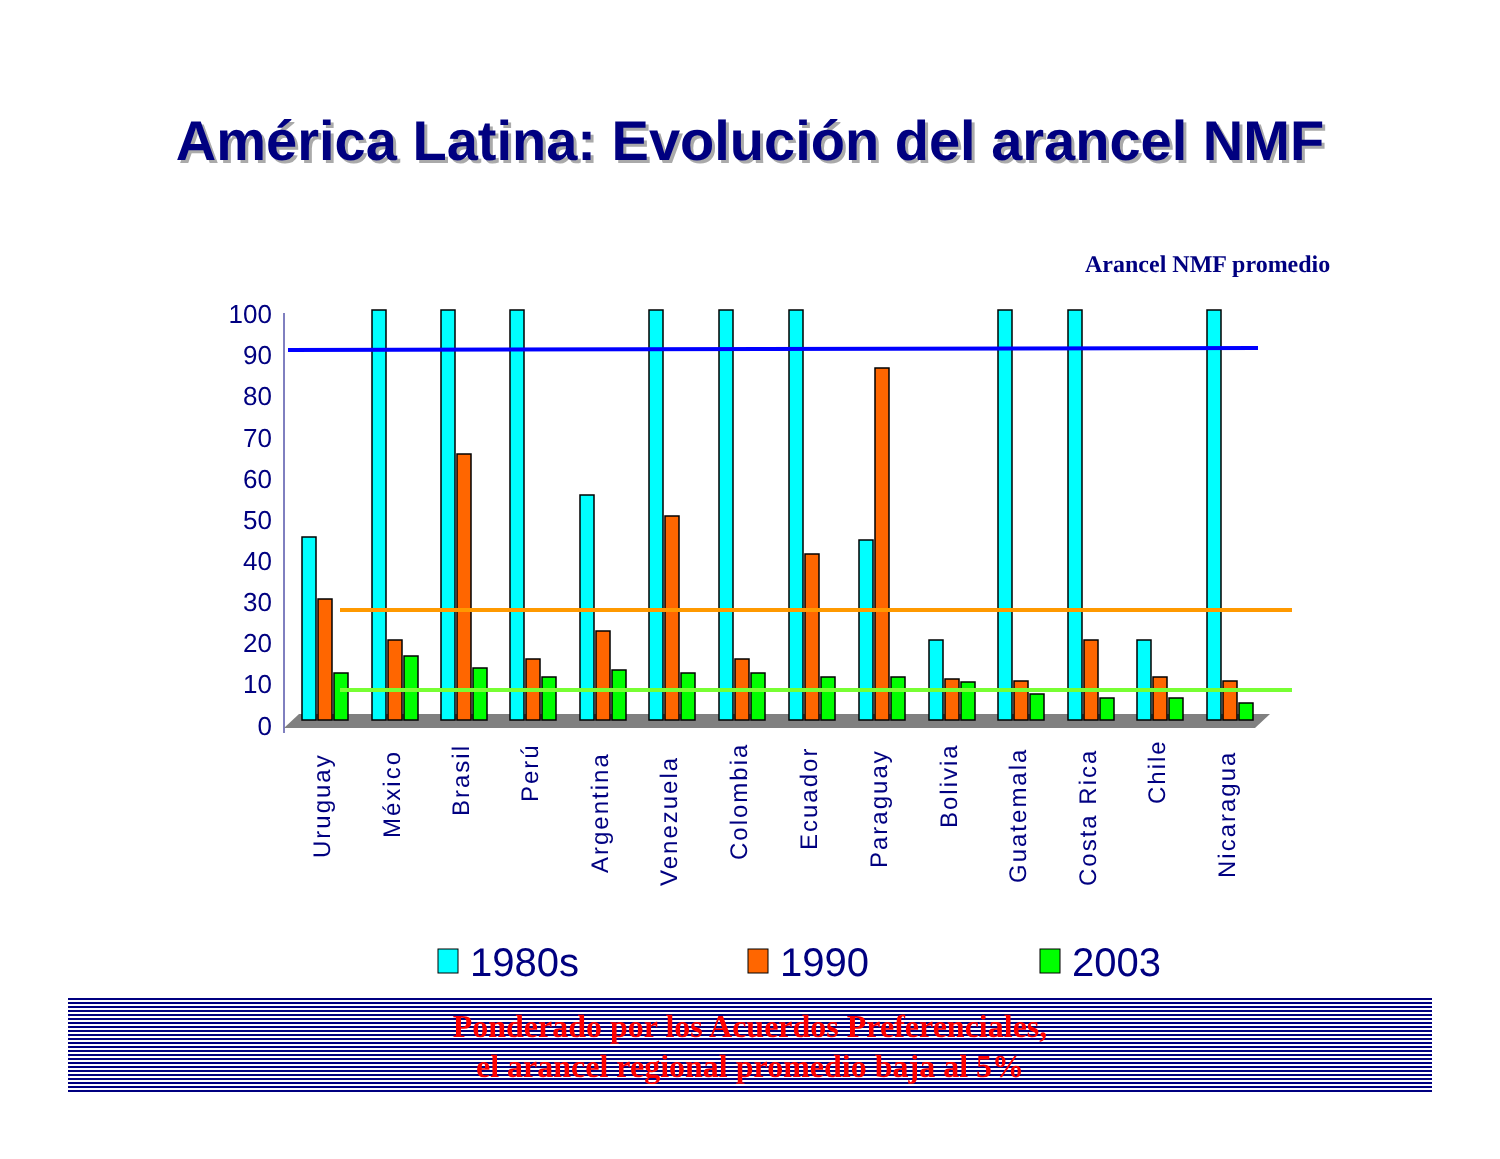América Latina: Evolución del arancel NMF
Arancel NMF promedio
100
90
80
70
60
50
40
30
20
10
0
Uruguay
México
Brasil
Perú
Argentina
Venezuela
Colombia
Ecuador
Paraguay
Bolivia
Guatemala
Costa Rica
Chile
Nicaragua
1980s
1990
2003
Ponderado por los Acuerdos Preferenciales,
el arancel regional promedio baja al 5%